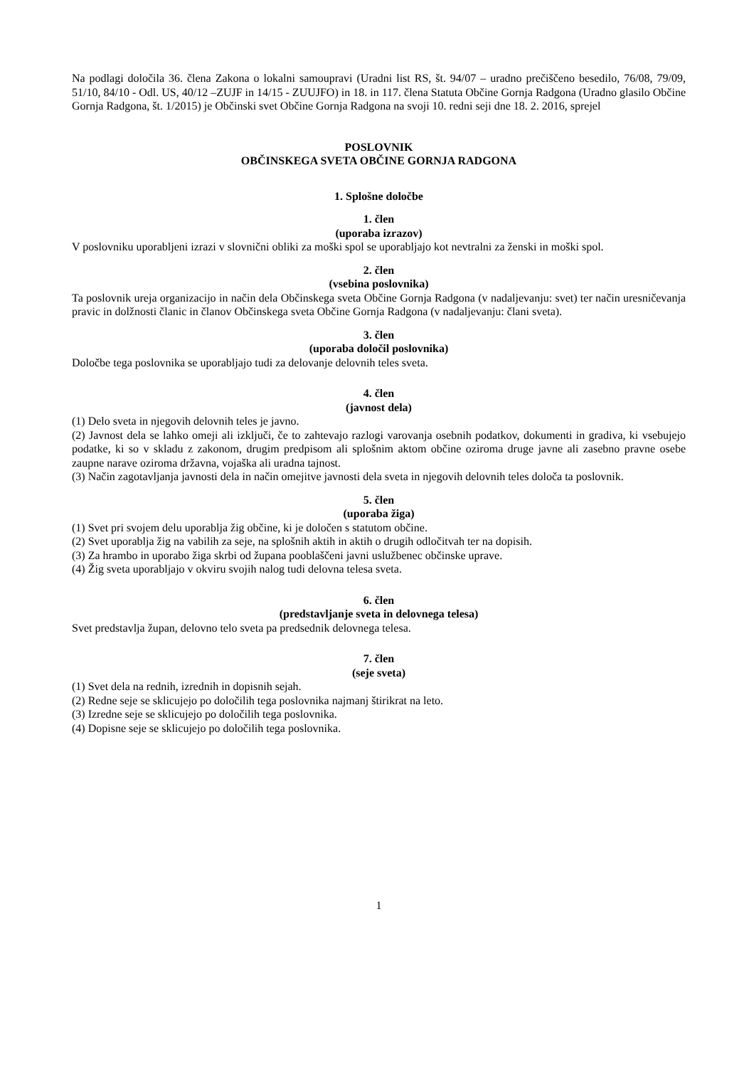Na podlagi določila 36. člena Zakona o lokalni samoupravi (Uradni list RS, št. 94/07 – uradno prečiščeno besedilo, 76/08, 79/09, 51/10, 84/10 - Odl. US, 40/12 –ZUJF in 14/15 - ZUUJFO) in 18. in 117. člena Statuta Občine Gornja Radgona (Uradno glasilo Občine Gornja Radgona, št. 1/2015) je Občinski svet Občine Gornja Radgona na svoji 10. redni seji dne 18. 2. 2016, sprejel
POSLOVNIK
OBČINSKEGA SVETA OBČINE GORNJA RADGONA
1. Splošne določbe
1. člen
(uporaba izrazov)
V poslovniku uporabljeni izrazi v slovnični obliki za moški spol se uporabljajo kot nevtralni za ženski in moški spol.
2. člen
(vsebina poslovnika)
Ta poslovnik ureja organizacijo in način dela Občinskega sveta Občine Gornja Radgona (v nadaljevanju: svet) ter način uresničevanja pravic in dolžnosti članic in članov Občinskega sveta Občine Gornja Radgona (v nadaljevanju: člani sveta).
3. člen
(uporaba določil poslovnika)
Določbe tega poslovnika se uporabljajo tudi za delovanje delovnih teles sveta.
4. člen
(javnost dela)
(1) Delo sveta in njegovih delovnih teles je javno.
(2) Javnost dela se lahko omeji ali izključi, če to zahtevajo razlogi varovanja osebnih podatkov, dokumenti in gradiva, ki vsebujejo podatke, ki so v skladu z zakonom, drugim predpisom ali splošnim aktom občine oziroma druge javne ali zasebno pravne osebe zaupne narave oziroma državna, vojaška ali uradna tajnost.
(3) Način zagotavljanja javnosti dela in način omejitve javnosti dela sveta in njegovih delovnih teles določa ta poslovnik.
5. člen
(uporaba žiga)
(1) Svet pri svojem delu uporablja žig občine, ki je določen s statutom občine.
(2) Svet uporablja žig na vabilih za seje, na splošnih aktih in aktih o drugih odločitvah ter na dopisih.
(3) Za hrambo in uporabo žiga skrbi od župana pooblaščeni javni uslužbenec občinske uprave.
(4) Žig sveta uporabljajo v okviru svojih nalog tudi delovna telesa sveta.
6. člen
(predstavljanje sveta in delovnega telesa)
Svet predstavlja župan, delovno telo sveta pa predsednik delovnega telesa.
7. člen
(seje sveta)
(1) Svet dela na rednih, izrednih in dopisnih sejah.
(2) Redne seje se sklicujejo po določilih tega poslovnika najmanj štirikrat na leto.
(3) Izredne seje se sklicujejo po določilih tega poslovnika.
(4) Dopisne seje se sklicujejo po določilih tega poslovnika.
1